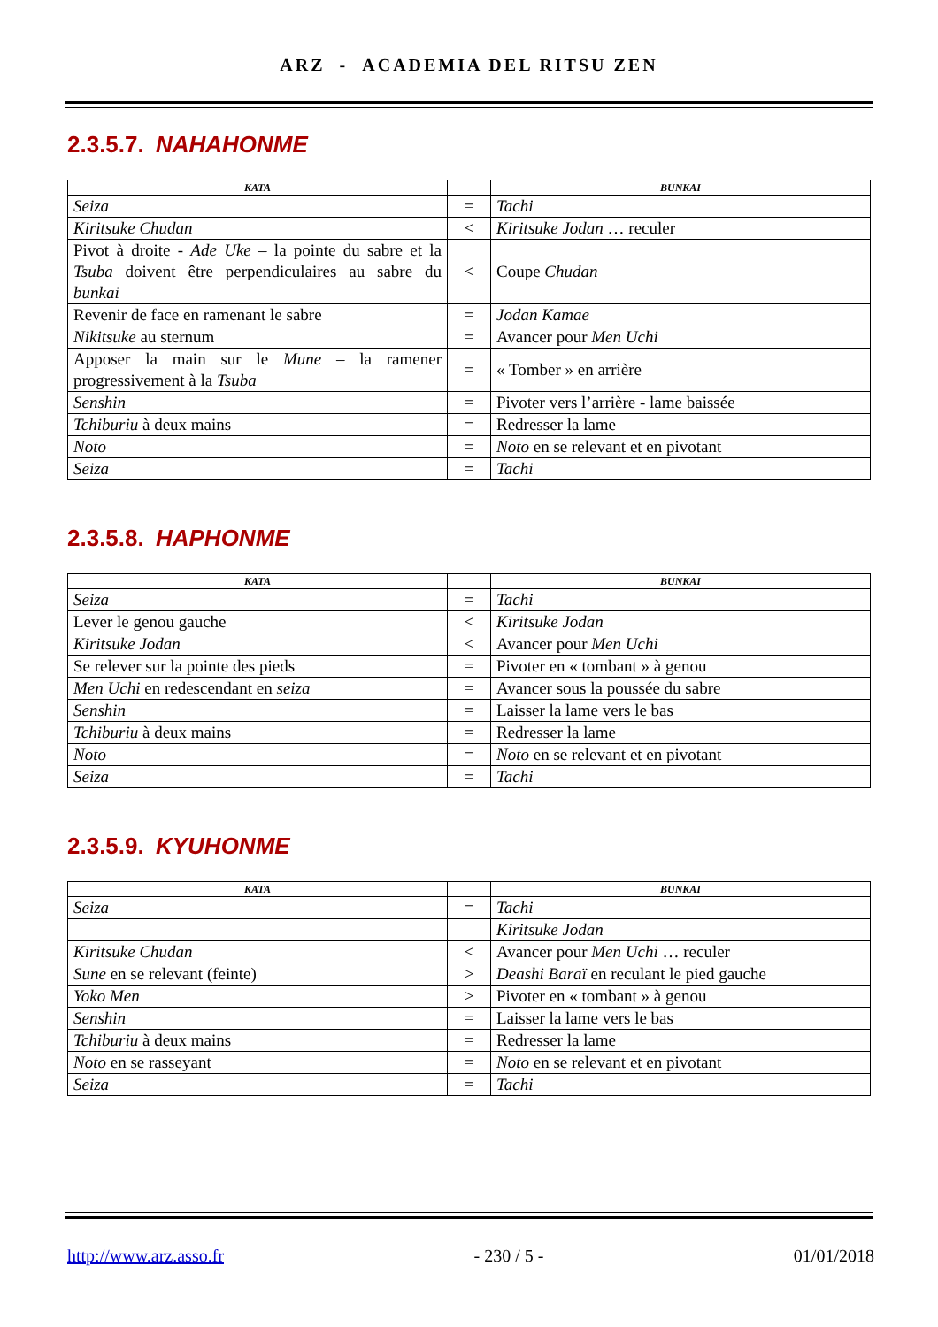ARZ - ACADEMIA DEL RITSU ZEN
2.3.5.7. NAHAHONME
| KATA | | BUNKAI |
| --- | --- | --- |
| Seiza | = | Tachi |
| Kiritsuke Chudan | < | Kiritsuke Jodan … reculer |
| Pivot à droite - Ade Uke – la pointe du sabre et la Tsuba doivent être perpendiculaires au sabre du bunkai | < | Coupe Chudan |
| Revenir de face en ramenant le sabre | = | Jodan Kamae |
| Nikitsuke au sternum | = | Avancer pour Men Uchi |
| Apposer la main sur le Mune – la ramener progressivement à la Tsuba | = | « Tomber » en arrière |
| Senshin | = | Pivoter vers l’arrière - lame baissée |
| Tchiburiu à deux mains | = | Redresser la lame |
| Noto | = | Noto en se relevant et en pivotant |
| Seiza | = | Tachi |
2.3.5.8. HAPHONME
| KATA | | BUNKAI |
| --- | --- | --- |
| Seiza | = | Tachi |
| Lever le genou gauche | < | Kiritsuke Jodan |
| Kiritsuke Jodan | < | Avancer pour Men Uchi |
| Se relever sur la pointe des pieds | = | Pivoter en « tombant » à genou |
| Men Uchi en redescendant en seiza | = | Avancer sous la poussée du sabre |
| Senshin | = | Laisser la lame vers le bas |
| Tchiburiu à deux mains | = | Redresser la lame |
| Noto | = | Noto en se relevant et en pivotant |
| Seiza | = | Tachi |
2.3.5.9. KYUHONME
| KATA | | BUNKAI |
| --- | --- | --- |
| Seiza | = | Tachi |
| | | Kiritsuke Jodan |
| Kiritsuke Chudan | < | Avancer pour Men Uchi … reculer |
| Sune en se relevant (feinte) | > | Deashi Baraï en reculant le pied gauche |
| Yoko Men | > | Pivoter en « tombant » à genou |
| Senshin | = | Laisser la lame vers le bas |
| Tchiburiu à deux mains | = | Redresser la lame |
| Noto en se rasseyant | = | Noto en se relevant et en pivotant |
| Seiza | = | Tachi |
http://www.arz.asso.fr - 230 / 5 - 01/01/2018